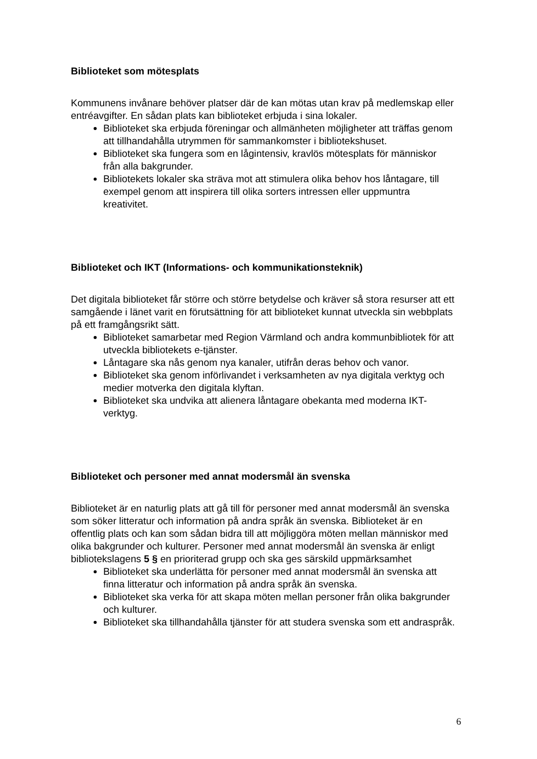Biblioteket som mötesplats
Kommunens invånare behöver platser där de kan mötas utan krav på medlemskap eller entréavgifter. En sådan plats kan biblioteket erbjuda i sina lokaler.
Biblioteket ska erbjuda föreningar och allmänheten möjligheter att träffas genom att tillhandahålla utrymmen för sammankomster i bibliotekshuset.
Biblioteket ska fungera som en lågintensiv, kravlös mötesplats för människor från alla bakgrunder.
Bibliotekets lokaler ska sträva mot att stimulera olika behov hos låntagare, till exempel genom att inspirera till olika sorters intressen eller uppmuntra kreativitet.
Biblioteket och IKT (Informations- och kommunikationsteknik)
Det digitala biblioteket får större och större betydelse och kräver så stora resurser att ett samgående i länet varit en förutsättning för att biblioteket kunnat utveckla sin webbplats på ett framgångsrikt sätt.
Biblioteket samarbetar med Region Värmland och andra kommunbibliotek för att utveckla bibliotekets e-tjänster.
Låntagare ska nås genom nya kanaler, utifrån deras behov och vanor.
Biblioteket ska genom införlivandet i verksamheten av nya digitala verktyg och medier motverka den digitala klyftan.
Biblioteket ska undvika att alienera låntagare obekanta med moderna IKT-verktyg.
Biblioteket och personer med annat modersmål än svenska
Biblioteket är en naturlig plats att gå till för personer med annat modersmål än svenska som söker litteratur och information på andra språk än svenska. Biblioteket är en offentlig plats och kan som sådan bidra till att möjliggöra möten mellan människor med olika bakgrunder och kulturer. Personer med annat modersmål än svenska är enligt bibliotekslagens 5 § en prioriterad grupp och ska ges särskild uppmärksamhet
Biblioteket ska underlätta för personer med annat modersmål än svenska att finna litteratur och information på andra språk än svenska.
Biblioteket ska verka för att skapa möten mellan personer från olika bakgrunder och kulturer.
Biblioteket ska tillhandahålla tjänster för att studera svenska som ett andraspråk.
6